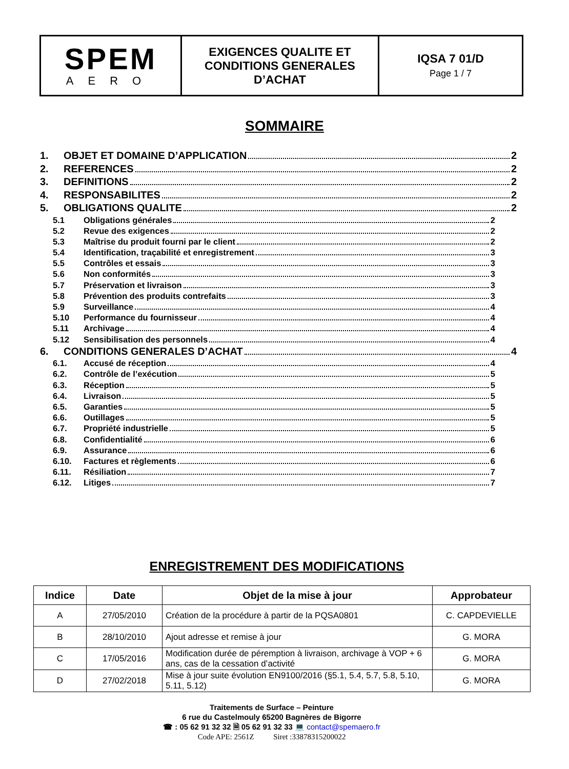| SPEM AERO | EXIGENCES QUALITE ET CONDITIONS GENERALES D’ACHAT | IQSA 7 01/D Page 1 / 7 |
SOMMAIRE
1. OBJET ET DOMAINE D’APPLICATION 2
2. REFERENCES 2
3. DEFINITIONS 2
4. RESPONSABILITES 2
5. OBLIGATIONS QUALITE 2
5.1 Obligations générales 2
5.2 Revue des exigences 2
5.3 Maîtrise du produit fourni par le client 2
5.4 Identification, traçabilité et enregistrement 3
5.5 Contrôles et essais 3
5.6 Non conformités 3
5.7 Préservation et livraison 3
5.8 Prévention des produits contrefaits 3
5.9 Surveillance 4
5.10 Performance du fournisseur 4
5.11 Archivage 4
5.12 Sensibilisation des personnels 4
6. CONDITIONS GENERALES D’ACHAT 4
6.1. Accusé de réception 4
6.2. Contrôle de l’exécution 5
6.3. Réception 5
6.4. Livraison 5
6.5. Garanties 5
6.6. Outillages 5
6.7. Propriété industrielle 5
6.8. Confidentialité 6
6.9. Assurance 6
6.10. Factures et règlements 6
6.11. Résiliation 7
6.12. Litiges 7
ENREGISTREMENT DES MODIFICATIONS
| Indice | Date | Objet de la mise à jour | Approbateur |
| --- | --- | --- | --- |
| A | 27/05/2010 | Création de la procédure à partir de la PQSA0801 | C. CAPDEVIELLE |
| B | 28/10/2010 | Ajout adresse et remise à jour | G. MORA |
| C | 17/05/2016 | Modification durée de péremption à livraison, archivage à VOP + 6 ans, cas de la cessation d’activité | G. MORA |
| D | 27/02/2018 | Mise à jour suite évolution EN9100/2016 (§5.1, 5.4, 5.7, 5.8, 5.10, 5.11, 5.12) | G. MORA |
Traitements de Surface – Peinture
6 rue du Castelmouly 65200 Bagnères de Bigorre
☎ : 05 62 91 32 32 🗎 05 62 91 32 33 💻 contact@spemaero.fr
Code APE: 2561Z Siret :33878315200022